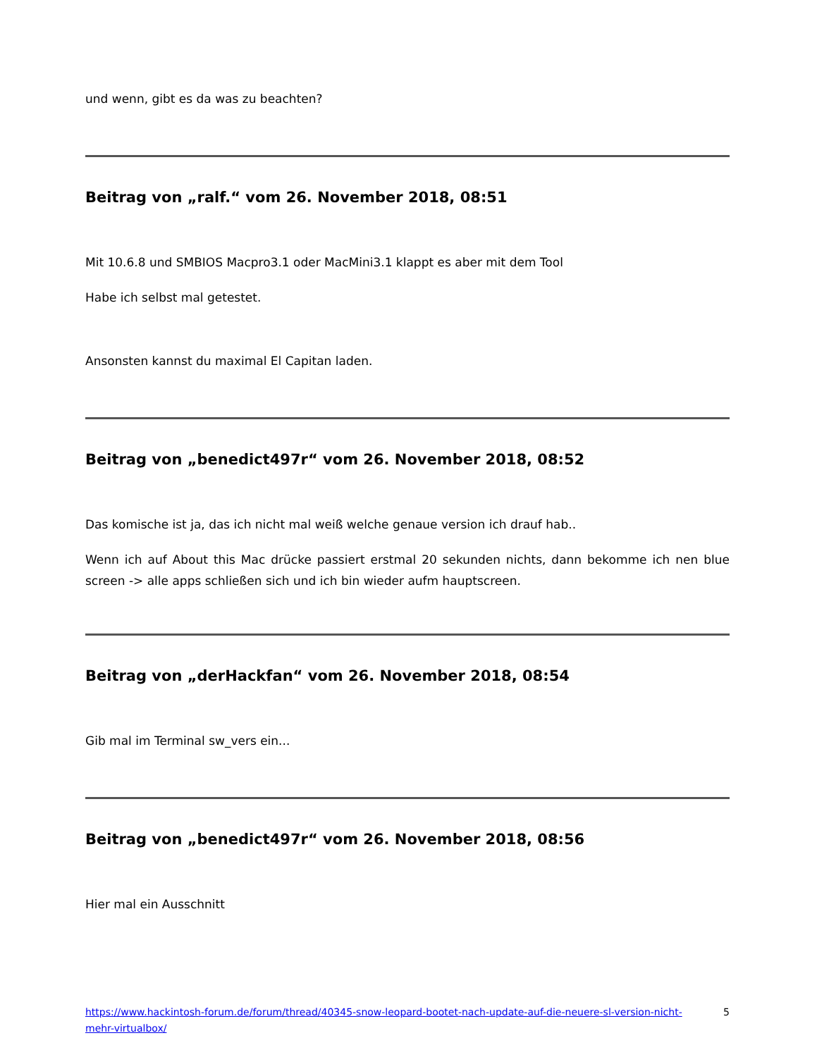und wenn, gibt es da was zu beachten?
Beitrag von „ralf.“ vom 26. November 2018, 08:51
Mit 10.6.8 und SMBIOS Macpro3.1 oder MacMini3.1 klappt es aber mit dem Tool
Habe ich selbst mal getestet.
Ansonsten kannst du maximal El Capitan laden.
Beitrag von „benedict497r“ vom 26. November 2018, 08:52
Das komische ist ja, das ich nicht mal weiß welche genaue version ich drauf hab..
Wenn ich auf About this Mac drücke passiert erstmal 20 sekunden nichts, dann bekomme ich nen blue screen -> alle apps schließen sich und ich bin wieder aufm hauptscreen.
Beitrag von „derHackfan“ vom 26. November 2018, 08:54
Gib mal im Terminal sw_vers ein...
Beitrag von „benedict497r“ vom 26. November 2018, 08:56
Hier mal ein Ausschnitt
https://www.hackintosh-forum.de/forum/thread/40345-snow-leopard-bootet-nach-update-auf-die-neuere-sl-version-nicht-mehr-virtualbox/ 5